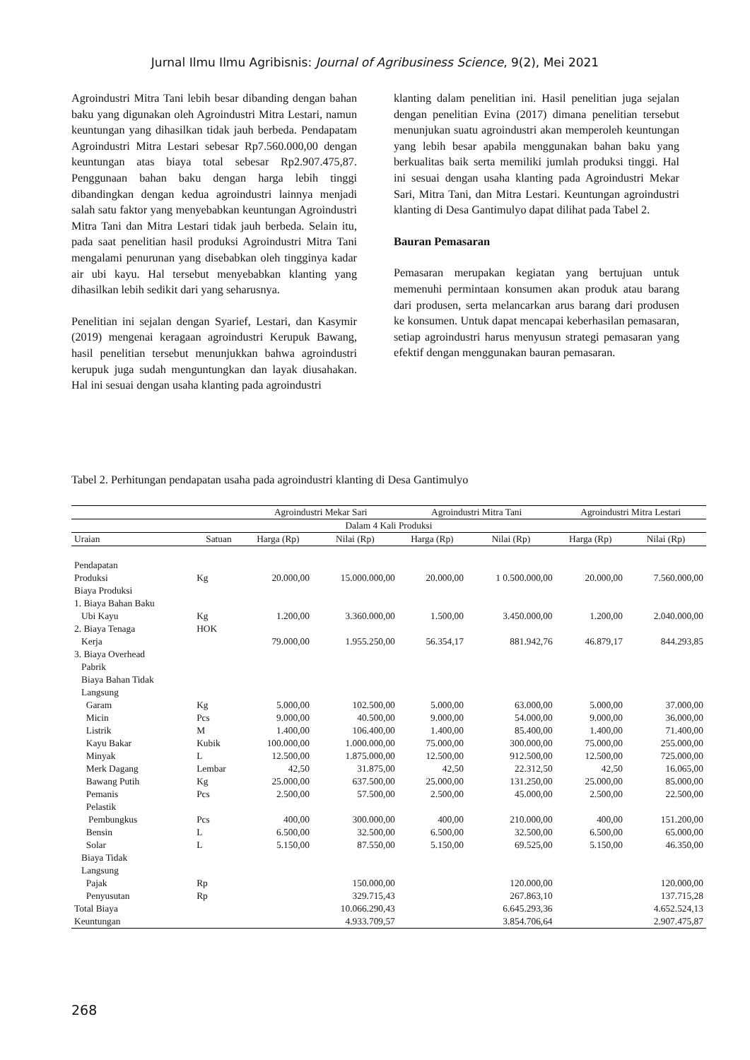Jurnal Ilmu Ilmu Agribisnis: Journal of Agribusiness Science, 9(2), Mei 2021
Agroindustri Mitra Tani lebih besar dibanding dengan bahan baku yang digunakan oleh Agroindustri Mitra Lestari, namun keuntungan yang dihasilkan tidak jauh berbeda. Pendapatam Agroindustri Mitra Lestari sebesar Rp7.560.000,00 dengan keuntungan atas biaya total sebesar Rp2.907.475,87. Penggunaan bahan baku dengan harga lebih tinggi dibandingkan dengan kedua agroindustri lainnya menjadi salah satu faktor yang menyebabkan keuntungan Agroindustri Mitra Tani dan Mitra Lestari tidak jauh berbeda. Selain itu, pada saat penelitian hasil produksi Agroindustri Mitra Tani mengalami penurunan yang disebabkan oleh tingginya kadar air ubi kayu. Hal tersebut menyebabkan klanting yang dihasilkan lebih sedikit dari yang seharusnya.
Penelitian ini sejalan dengan Syarief, Lestari, dan Kasymir (2019) mengenai keragaan agroindustri Kerupuk Bawang, hasil penelitian tersebut menunjukkan bahwa agroindustri kerupuk juga sudah menguntungkan dan layak diusahakan. Hal ini sesuai dengan usaha klanting pada agroindustri
klanting dalam penelitian ini. Hasil penelitian juga sejalan dengan penelitian Evina (2017) dimana penelitian tersebut menunjukan suatu agroindustri akan memperoleh keuntungan yang lebih besar apabila menggunakan bahan baku yang berkualitas baik serta memiliki jumlah produksi tinggi. Hal ini sesuai dengan usaha klanting pada Agroindustri Mekar Sari, Mitra Tani, dan Mitra Lestari. Keuntungan agroindustri klanting di Desa Gantimulyo dapat dilihat pada Tabel 2.
Bauran Pemasaran
Pemasaran merupakan kegiatan yang bertujuan untuk memenuhi permintaan konsumen akan produk atau barang dari produsen, serta melancarkan arus barang dari produsen ke konsumen. Untuk dapat mencapai keberhasilan pemasaran, setiap agroindustri harus menyusun strategi pemasaran yang efektif dengan menggunakan bauran pemasaran.
Tabel 2. Perhitungan pendapatan usaha pada agroindustri klanting di Desa Gantimulyo
| | | Agroindustri Mekar Sari | | Agroindustri Mitra Tani | | Agroindustri Mitra Lestari | |
| --- | --- | --- | --- | --- | --- | --- | --- |
| Dalam 4 Kali Produksi | | | | | | | |
| Uraian | Satuan | Harga (Rp) | Nilai (Rp) | Harga (Rp) | Nilai (Rp) | Harga (Rp) | Nilai (Rp) |
| Pendapatan | | | | | | | |
| Produksi | Kg | 20.000,00 | 15.000.000,00 | 20.000,00 | 1 0.500.000,00 | 20.000,00 | 7.560.000,00 |
| Biaya Produksi | | | | | | | |
| 1. Biaya Bahan Baku | | | | | | | |
| Ubi Kayu | Kg | 1.200,00 | 3.360.000,00 | 1.500,00 | 3.450.000,00 | 1.200,00 | 2.040.000,00 |
| 2. Biaya Tenaga | HOK | | | | | | |
| Kerja | | 79.000,00 | 1.955.250,00 | 56.354,17 | 881.942,76 | 46.879,17 | 844.293,85 |
| 3. Biaya Overhead | | | | | | | |
| Pabrik | | | | | | | |
| Biaya Bahan Tidak | | | | | | | |
| Langsung | | | | | | | |
| Garam | Kg | 5.000,00 | 102.500,00 | 5.000,00 | 63.000,00 | 5.000,00 | 37.000,00 |
| Micin | Pcs | 9.000,00 | 40.500,00 | 9.000,00 | 54.000,00 | 9.000,00 | 36.000,00 |
| Listrik | M | 1.400,00 | 106.400,00 | 1.400,00 | 85.400,00 | 1.400,00 | 71.400,00 |
| Kayu Bakar | Kubik | 100.000,00 | 1.000.000,00 | 75.000,00 | 300.000,00 | 75.000,00 | 255.000,00 |
| Minyak | L | 12.500,00 | 1.875.000,00 | 12.500,00 | 912.500,00 | 12.500,00 | 725.000,00 |
| Merk Dagang | Lembar | 42,50 | 31.875,00 | 42,50 | 22.312,50 | 42,50 | 16.065,00 |
| Bawang Putih | Kg | 25.000,00 | 637.500,00 | 25.000,00 | 131.250,00 | 25.000,00 | 85.000,00 |
| Pemanis | Pcs | 2.500,00 | 57.500,00 | 2.500,00 | 45.000,00 | 2.500,00 | 22.500,00 |
| Pelastik | | | | | | | |
| Pembungkus | Pcs | 400,00 | 300.000,00 | 400,00 | 210.000,00 | 400,00 | 151.200,00 |
| Bensin | L | 6.500,00 | 32.500,00 | 6.500,00 | 32.500,00 | 6.500,00 | 65.000,00 |
| Solar | L | 5.150,00 | 87.550,00 | 5.150,00 | 69.525,00 | 5.150,00 | 46.350,00 |
| Biaya Tidak | | | | | | | |
| Langsung | | | | | | | |
| Pajak | Rp | | 150.000,00 | | 120.000,00 | | 120.000,00 |
| Penyusutan | Rp | | 329.715,43 | | 267.863,10 | | 137.715,28 |
| Total Biaya | | | 10.066.290,43 | | 6.645.293,36 | | 4.652.524,13 |
| Keuntungan | | | 4.933.709,57 | | 3.854.706,64 | | 2.907.475,87 |
268